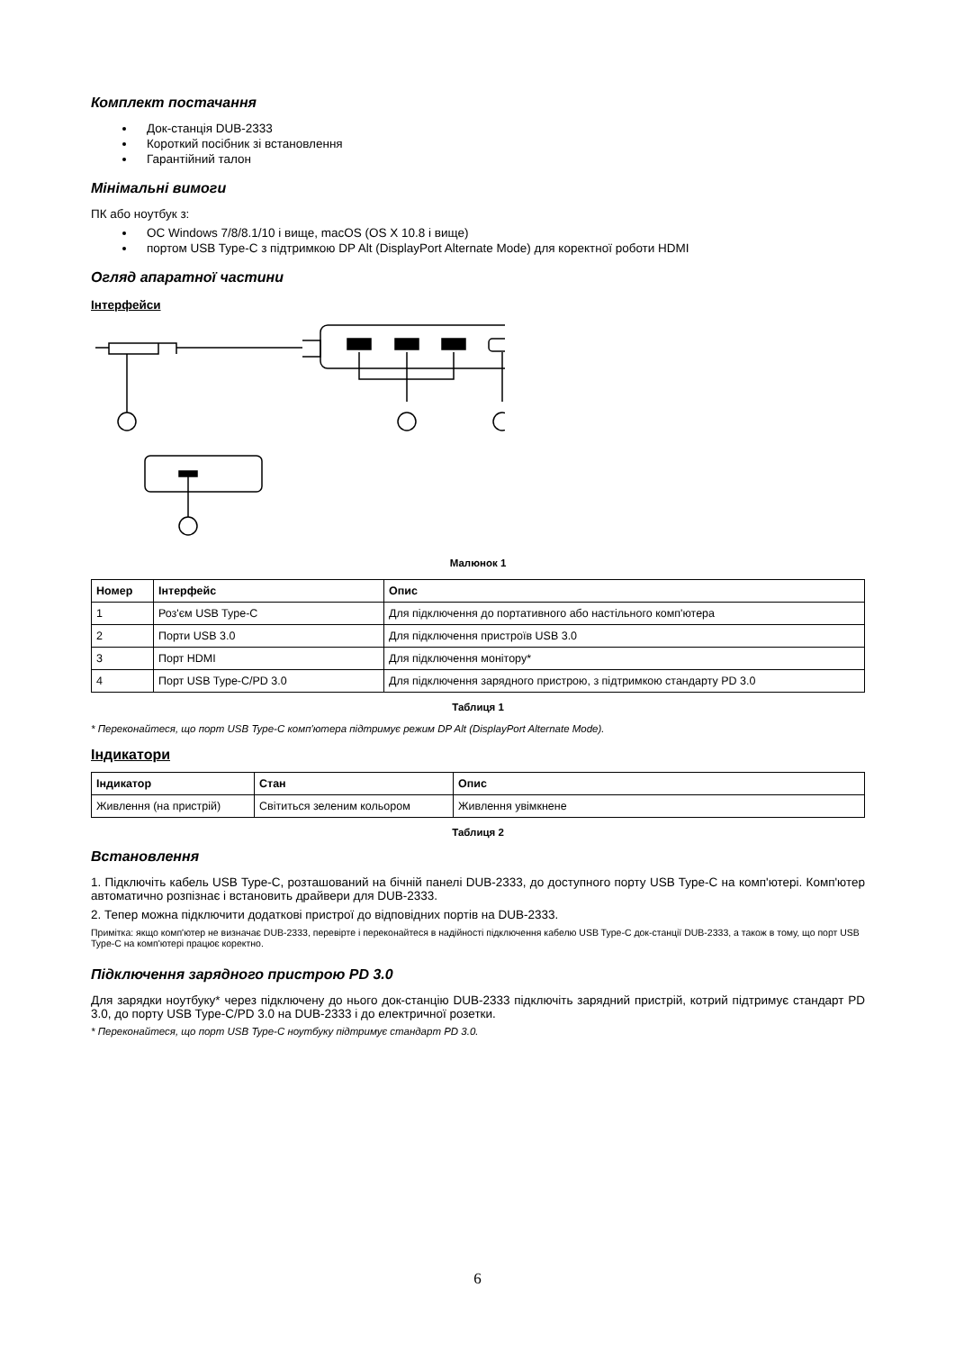Комплект постачання
Док-станція DUB-2333
Короткий посібник зі встановлення
Гарантійний талон
Мінімальні вимоги
ПК або ноутбук з:
ОС Windows 7/8/8.1/10 і вище, macOS (OS X 10.8 і вище)
портом USB Type-C з підтримкою DP Alt (DisplayPort Alternate Mode) для коректної роботи HDMI
Огляд апаратної частини
Інтерфейси
Малюнок 1
| Номер | Інтерфейс | Опис |
| --- | --- | --- |
| 1 | Роз'єм USB Type-C | Для підключення до портативного або настільного комп'ютера |
| 2 | Порти USB 3.0 | Для підключення пристроїв USB 3.0 |
| 3 | Порт HDMI | Для підключення монітору* |
| 4 | Порт USB Type-C/PD 3.0 | Для підключення зарядного пристрою, з підтримкою стандарту PD 3.0 |
Таблиця 1
* Переконайтеся, що порт USB Type-C комп'ютера підтримує режим DP Alt (DisplayPort Alternate Mode).
Індикатори
| Індикатор | Стан | Опис |
| --- | --- | --- |
| Живлення (на пристрій) | Світиться зеленим кольором | Живлення увімкнене |
Таблиця 2
Встановлення
1. Підключіть кабель USB Type-C, розташований на бічній панелі DUB-2333, до доступного порту USB Type-C на комп'ютері. Комп'ютер автоматично розпізнає і встановить драйвери для DUB-2333.
2. Тепер можна підключити додаткові пристрої до відповідних портів на DUB-2333.
Примітка: якщо комп'ютер не визначає DUB-2333, перевірте і переконайтеся в надійності підключення кабелю USB Type-C док-станції DUB-2333, а також в тому, що порт USB Type-C на комп'ютері працює коректно.
Підключення зарядного пристрою PD 3.0
Для зарядки ноутбуку* через підключену до нього док-станцію DUB-2333 підключіть зарядний пристрій, котрий підтримує стандарт PD 3.0, до порту USB Type-C/PD 3.0 на DUB-2333 і до електричної розетки.
* Переконайтеся, що порт USB Type-C ноутбуку підтримує стандарт PD 3.0.
6